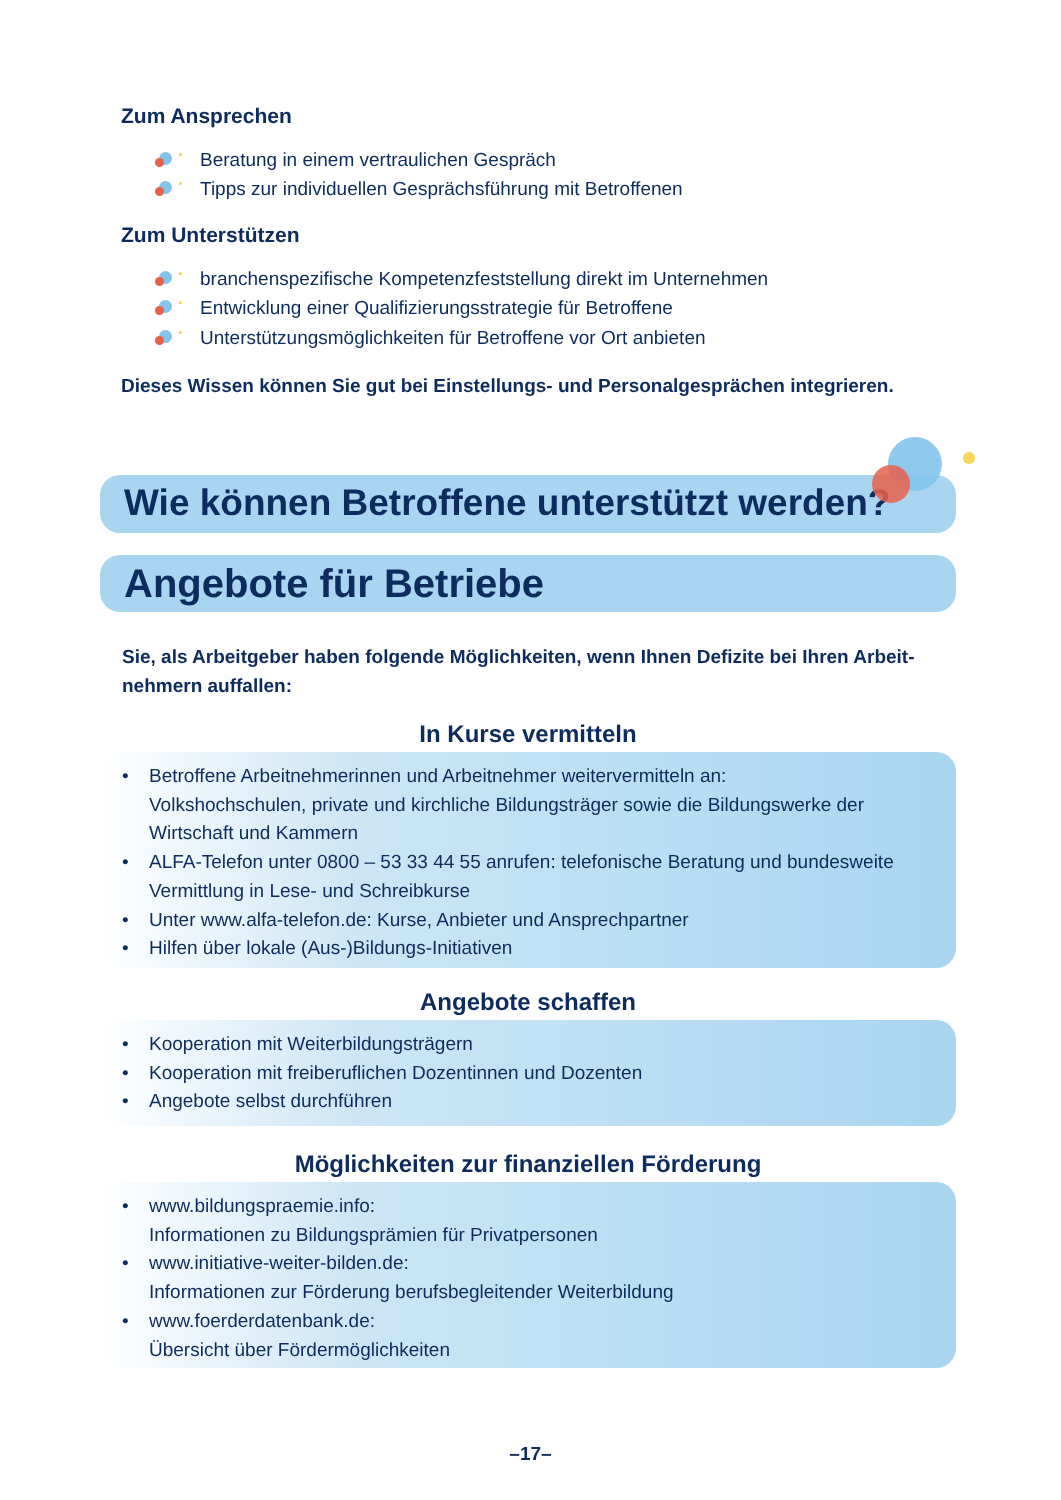Zum Ansprechen
Beratung in einem vertraulichen Gespräch
Tipps zur individuellen Gesprächsführung mit Betroffenen
Zum Unterstützen
branchenspezifische Kompetenzfeststellung direkt im Unternehmen
Entwicklung einer Qualifizierungsstrategie für Betroffene
Unterstützungsmöglichkeiten für Betroffene vor Ort anbieten
Dieses Wissen können Sie gut bei Einstellungs- und Personalgesprächen integrieren.
Wie können Betroffene unterstützt werden?
Angebote für Betriebe
Sie, als Arbeitgeber haben folgende Möglichkeiten, wenn Ihnen Defizite bei Ihren Arbeit-nehmern auffallen:
In Kurse vermitteln
• Betroffene Arbeitnehmerinnen und Arbeitnehmer weitervermitteln an:
Volkshochschulen, private und kirchliche Bildungsträger sowie die Bildungswerke der Wirtschaft und Kammern
• ALFA-Telefon unter 0800 – 53 33 44 55 anrufen: telefonische Beratung und bundesweite Vermittlung in Lese- und Schreibkurse
• Unter www.alfa-telefon.de: Kurse, Anbieter und Ansprechpartner
• Hilfen über lokale (Aus-)Bildungs-Initiativen
Angebote schaffen
• Kooperation mit Weiterbildungsträgern
• Kooperation mit freiberuflichen Dozentinnen und Dozenten
• Angebote selbst durchführen
Möglichkeiten zur finanziellen Förderung
• www.bildungspraemie.info:
Informationen zu Bildungsprämien für Privatpersonen
• www.initiative-weiter-bilden.de:
Informationen zur Förderung berufsbegleitender Weiterbildung
• www.foerderdatenbank.de:
Übersicht über Fördermöglichkeiten
–17–